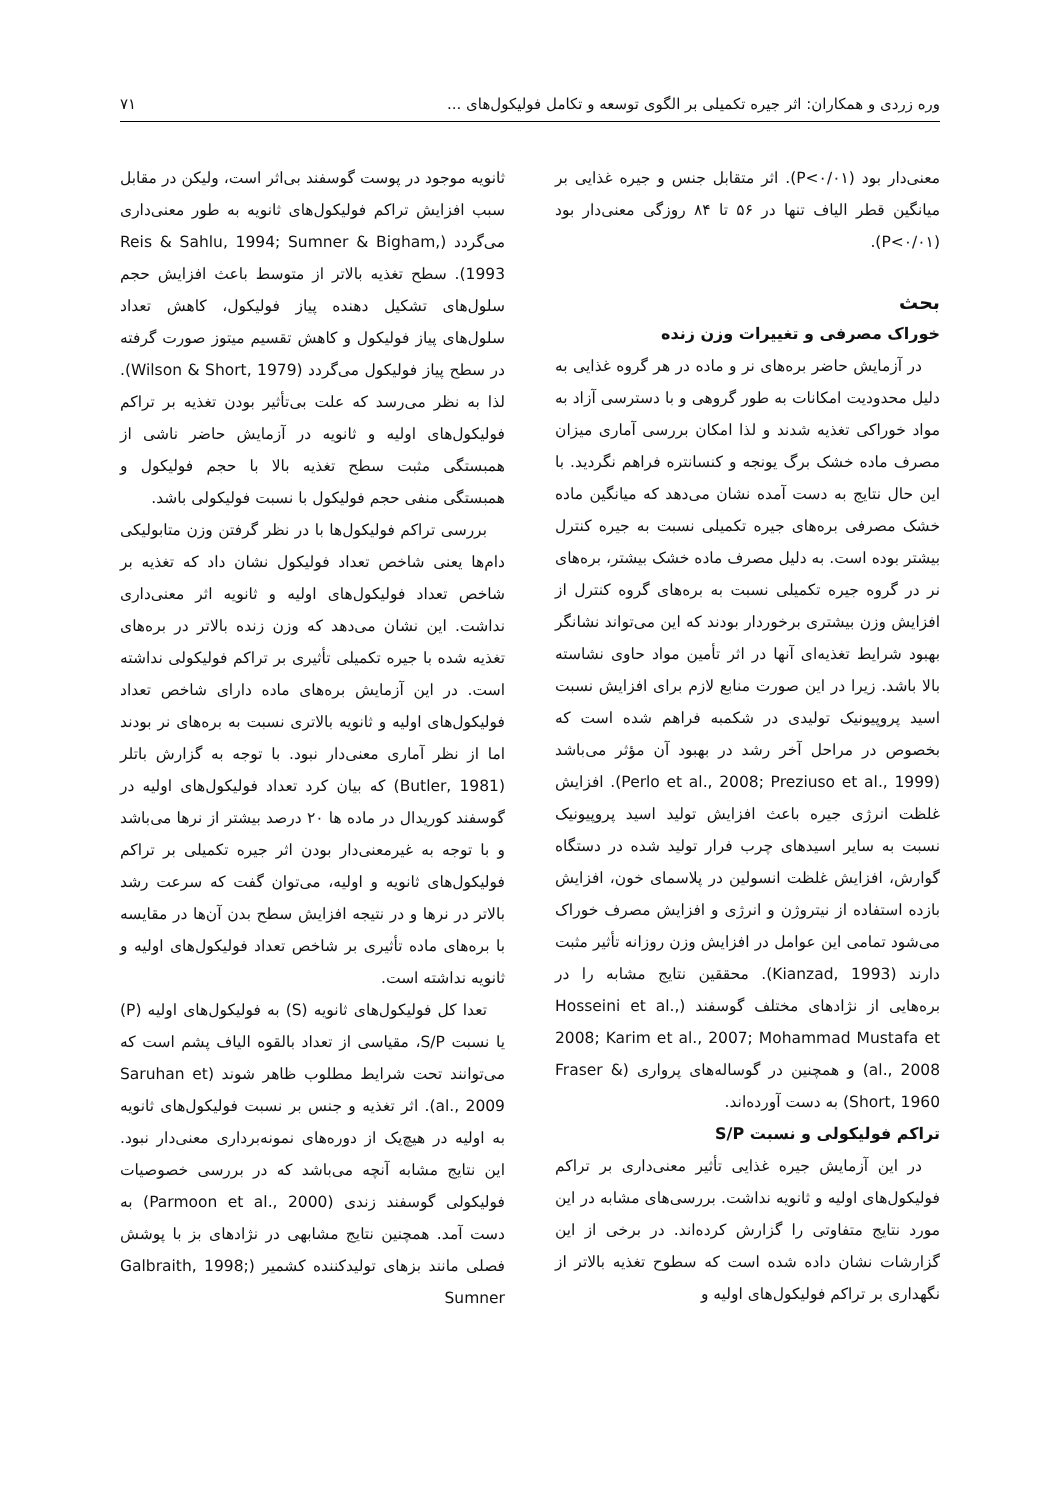وره زردی و همکاران: اثر جیره تکمیلی بر الگوی توسعه و تکامل فولیکول‌های ... ۷۱
معنی‌دار بود (P<۰/۰۱). اثر متقابل جنس و جیره غذایی بر میانگین قطر الیاف تنها در ۵۶ تا ۸۴ روزگی معنی‌دار بود (P<۰/۰۱).
بحث
خوراک مصرفی و تغییرات وزن زنده
در آزمایش حاضر بره‌های نر و ماده در هر گروه غذایی به دلیل محدودیت امکانات به طور گروهی و با دسترسی آزاد به مواد خوراکی تغذیه شدند و لذا امکان بررسی آماری میزان مصرف ماده خشک برگ یونجه و کنسانتره فراهم نگردید. با این حال نتایج به دست آمده نشان می‌دهد که میانگین ماده خشک مصرفی بره‌های جیره تکمیلی نسبت به جیره کنترل بیشتر بوده است. به دلیل مصرف ماده خشک بیشتر، بره‌های نر در گروه جیره تکمیلی نسبت به بره‌های گروه کنترل از افزایش وزن بیشتری برخوردار بودند که این می‌تواند نشانگر بهبود شرایط تغذیه‌ای آنها در اثر تأمین مواد حاوی نشاسته بالا باشد. زیرا در این صورت منابع لازم برای افزایش نسبت اسید پروپیونیک تولیدی در شکمبه فراهم شده است که بخصوص در مراحل آخر رشد در بهبود آن مؤثر می‌باشد (Perlo et al., 2008; Preziuso et al., 1999). افزایش غلظت انرژی جیره باعث افزایش تولید اسید پروپیونیک نسبت به سایر اسیدهای چرب فرار تولید شده در دستگاه گوارش، افزایش غلظت انسولین در پلاسمای خون، افزایش بازده استفاده از نیتروژن و انرژی و افزایش مصرف خوراک می‌شود تمامی این عوامل در افزایش وزن روزانه تأثیر مثبت دارند (Kianzad, 1993). محققین نتایج مشابه را در بره‌هایی از نژادهای مختلف گوسفند (Hosseini et al., 2008; Karim et al., 2007; Mohammad Mustafa et al., 2008) و همچنین در گوساله‌های پرواری (Fraser & Short, 1960) به دست آورده‌اند.
تراکم فولیکولی و نسبت S/P
در این آزمایش جیره غذایی تأثیر معنی‌داری بر تراکم فولیکول‌های اولیه و ثانویه نداشت. بررسی‌های مشابه در این مورد نتایج متفاوتی را گزارش کرده‌اند. در برخی از این گزارشات نشان داده شده است که سطوح تغذیه بالاتر از نگهداری بر تراکم فولیکول‌های اولیه و
ثانویه موجود در پوست گوسفند بی‌اثر است، ولیکن در مقابل سبب افزایش تراکم فولیکول‌های ثانویه به طور معنی‌داری می‌گردد (Reis & Sahlu, 1994; Sumner & Bigham, 1993). سطح تغذیه بالاتر از متوسط باعث افزایش حجم سلول‌های تشکیل دهنده پیاز فولیکول، کاهش تعداد سلول‌های پیاز فولیکول و کاهش تقسیم میتوز صورت گرفته در سطح پیاز فولیکول می‌گردد (Wilson & Short, 1979). لذا به نظر می‌رسد که علت بی‌تأثیر بودن تغذیه بر تراکم فولیکول‌های اولیه و ثانویه در آزمایش حاضر ناشی از همبستگی مثبت سطح تغذیه بالا با حجم فولیکول و همبستگی منفی حجم فولیکول با نسبت فولیکولی باشد.
بررسی تراکم فولیکول‌ها با در نظر گرفتن وزن متابولیکی دام‌ها یعنی شاخص تعداد فولیکول نشان داد که تغذیه بر شاخص تعداد فولیکول‌های اولیه و ثانویه اثر معنی‌داری نداشت. این نشان می‌دهد که وزن زنده بالاتر در بره‌های تغذیه شده با جیره تکمیلی تأثیری بر تراکم فولیکولی نداشته است. در این آزمایش بره‌های ماده دارای شاخص تعداد فولیکول‌های اولیه و ثانویه بالاتری نسبت به بره‌های نر بودند اما از نظر آماری معنی‌دار نبود. با توجه به گزارش باتلر (Butler, 1981) که بیان کرد تعداد فولیکول‌های اولیه در گوسفند کوریدال در ماده ها ۲۰ درصد بیشتر از نرها می‌باشد و با توجه به غیرمعنی‌دار بودن اثر جیره تکمیلی بر تراکم فولیکول‌های ثانویه و اولیه، می‌توان گفت که سرعت رشد بالاتر در نرها و در نتیجه افزایش سطح بدن آن‌ها در مقایسه با بره‌های ماده تأثیری بر شاخص تعداد فولیکول‌های اولیه و ثانویه نداشته است.
تعدا کل فولیکول‌های ثانویه (S) به فولیکول‌های اولیه (P) یا نسبت S/P، مقیاسی از تعداد بالقوه الیاف پشم است که می‌توانند تحت شرایط مطلوب ظاهر شوند (Saruhan et al., 2009). اثر تغذیه و جنس بر نسبت فولیکول‌های ثانویه به اولیه در هیچ‌یک از دوره‌های نمونه‌برداری معنی‌دار نبود. این نتایج مشابه آنچه می‌باشد که در بررسی خصوصیات فولیکولی گوسفند زندی (Parmoon et al., 2000) به دست آمد. همچنین نتایج مشابهی در نژادهای بز با پوشش فصلی مانند بزهای تولیدکننده کشمیر (Galbraith, 1998; Sumner